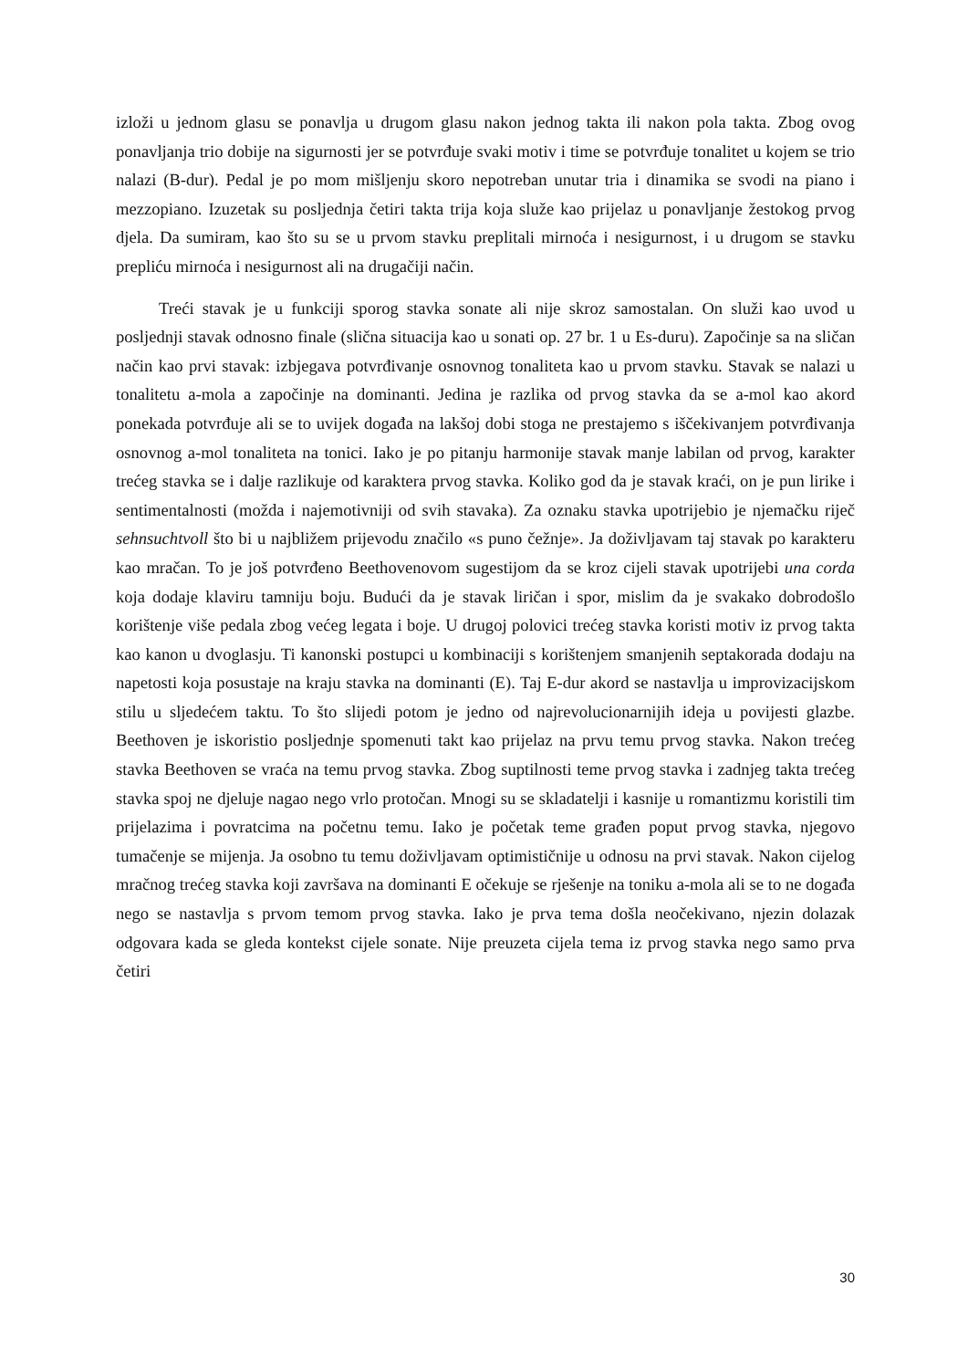izloži u jednom glasu se ponavlja u drugom glasu nakon jednog takta ili nakon pola takta. Zbog ovog ponavljanja trio dobije na sigurnosti jer se potvrđuje svaki motiv i time se potvrđuje tonalitet u kojem se trio nalazi (B-dur). Pedal je po mom mišljenju skoro nepotreban unutar tria i dinamika se svodi na piano i mezzopiano. Izuzetak su posljednja četiri takta trija koja služe kao prijelaz u ponavljanje žestokog prvog djela. Da sumiram, kao što su se u prvom stavku preplitali mirnoća i nesigurnost, i u drugom se stavku prepliću mirnoća i nesigurnost ali na drugačiji način.
Treći stavak je u funkciji sporog stavka sonate ali nije skroz samostalan. On služi kao uvod u posljednji stavak odnosno finale (slična situacija kao u sonati op. 27 br. 1 u Es-duru). Započinje sa na sličan način kao prvi stavak: izbjegava potvrđivanje osnovnog tonaliteta kao u prvom stavku. Stavak se nalazi u tonalitetu a-mola a započinje na dominanti. Jedina je razlika od prvog stavka da se a-mol kao akord ponekada potvrđuje ali se to uvijek događa na lakšoj dobi stoga ne prestajemo s iščekivanjem potvrđivanja osnovnog a-mol tonaliteta na tonici. Iako je po pitanju harmonije stavak manje labilan od prvog, karakter trećeg stavka se i dalje razlikuje od karaktera prvog stavka. Koliko god da je stavak kraći, on je pun lirike i sentimentalnosti (možda i najemotivniji od svih stavaka). Za oznaku stavka upotrijebio je njemačku riječ sehnsuchtvoll što bi u najbližem prijevodu značilo «s puno čežnje». Ja doživljavam taj stavak po karakteru kao mračan. To je još potvrđeno Beethovenovom sugestijom da se kroz cijeli stavak upotrijebi una corda koja dodaje klaviru tamniju boju. Budući da je stavak liričan i spor, mislim da je svakako dobrodošlo korištenje više pedala zbog većeg legata i boje. U drugoj polovici trećeg stavka koristi motiv iz prvog takta kao kanon u dvoglasju. Ti kanonski postupci u kombinaciji s korištenjem smanjenih septakorada dodaju na napetosti koja posustaje na kraju stavka na dominanti (E). Taj E-dur akord se nastavlja u improvizacijskom stilu u sljedećem taktu. To što slijedi potom je jedno od najrevolucionarnijih ideja u povijesti glazbe. Beethoven je iskoristio posljednje spomenuti takt kao prijelaz na prvu temu prvog stavka. Nakon trećeg stavka Beethoven se vraća na temu prvog stavka. Zbog suptilnosti teme prvog stavka i zadnjeg takta trećeg stavka spoj ne djeluje nagao nego vrlo protočan. Mnogi su se skladatelji i kasnije u romantizmu koristili tim prijelazima i povratcima na početnu temu. Iako je početak teme građen poput prvog stavka, njegovo tumačenje se mijenja. Ja osobno tu temu doživljavam optimističnije u odnosu na prvi stavak. Nakon cijelog mračnog trećeg stavka koji završava na dominanti E očekuje se rješenje na toniku a-mola ali se to ne događa nego se nastavlja s prvom temom prvog stavka. Iako je prva tema došla neočekivano, njezin dolazak odgovara kada se gleda kontekst cijele sonate. Nije preuzeta cijela tema iz prvog stavka nego samo prva četiri
30